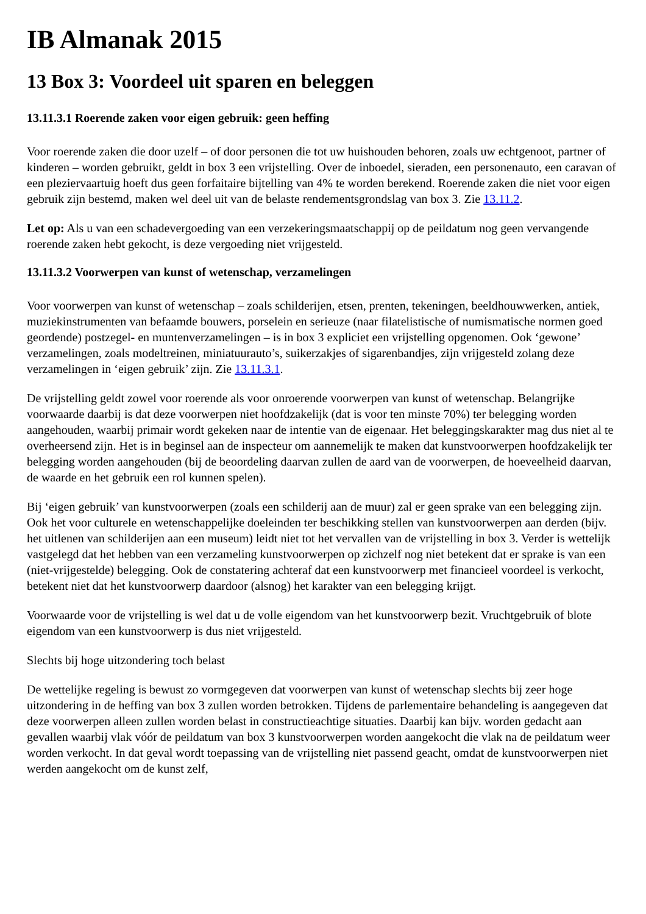IB Almanak 2015
13 Box 3: Voordeel uit sparen en beleggen
13.11.3.1 Roerende zaken voor eigen gebruik: geen heffing
Voor roerende zaken die door uzelf – of door personen die tot uw huishouden behoren, zoals uw echtgenoot, partner of kinderen – worden gebruikt, geldt in box 3 een vrijstelling. Over de inboedel, sieraden, een personenauto, een caravan of een pleziervaartuig hoeft dus geen forfaitaire bijtelling van 4% te worden berekend. Roerende zaken die niet voor eigen gebruik zijn bestemd, maken wel deel uit van de belaste rendementsgrondslag van box 3. Zie 13.11.2.
Let op: Als u van een schadevergoeding van een verzekeringsmaatschappij op de peildatum nog geen vervangende roerende zaken hebt gekocht, is deze vergoeding niet vrijgesteld.
13.11.3.2 Voorwerpen van kunst of wetenschap, verzamelingen
Voor voorwerpen van kunst of wetenschap – zoals schilderijen, etsen, prenten, tekeningen, beeldhouwwerken, antiek, muziekinstrumenten van befaamde bouwers, porselein en serieuze (naar filatelistische of numismatische normen goed geordende) postzegel- en muntenverzamelingen – is in box 3 expliciet een vrijstelling opgenomen. Ook ‘gewone’ verzamelingen, zoals modeltreinen, miniatuurauto’s, suikerzakjes of sigarenbandjes, zijn vrijgesteld zolang deze verzamelingen in ‘eigen gebruik’ zijn. Zie 13.11.3.1.
De vrijstelling geldt zowel voor roerende als voor onroerende voorwerpen van kunst of wetenschap. Belangrijke voorwaarde daarbij is dat deze voorwerpen niet hoofdzakelijk (dat is voor ten minste 70%) ter belegging worden aangehouden, waarbij primair wordt gekeken naar de intentie van de eigenaar. Het beleggingskarakter mag dus niet al te overheersend zijn. Het is in beginsel aan de inspecteur om aannemelijk te maken dat kunstvoorwerpen hoofdzakelijk ter belegging worden aangehouden (bij de beoordeling daarvan zullen de aard van de voorwerpen, de hoeveelheid daarvan, de waarde en het gebruik een rol kunnen spelen).
Bij ‘eigen gebruik’ van kunstvoorwerpen (zoals een schilderij aan de muur) zal er geen sprake van een belegging zijn. Ook het voor culturele en wetenschappelijke doeleinden ter beschikking stellen van kunstvoorwerpen aan derden (bijv. het uitlenen van schilderijen aan een museum) leidt niet tot het vervallen van de vrijstelling in box 3. Verder is wettelijk vastgelegd dat het hebben van een verzameling kunstvoorwerpen op zichzelf nog niet betekent dat er sprake is van een (niet-vrijgestelde) belegging. Ook de constatering achteraf dat een kunstvoorwerp met financieel voordeel is verkocht, betekent niet dat het kunstvoorwerp daardoor (alsnog) het karakter van een belegging krijgt.
Voorwaarde voor de vrijstelling is wel dat u de volle eigendom van het kunstvoorwerp bezit. Vruchtgebruik of blote eigendom van een kunstvoorwerp is dus niet vrijgesteld.
Slechts bij hoge uitzondering toch belast
De wettelijke regeling is bewust zo vormgegeven dat voorwerpen van kunst of wetenschap slechts bij zeer hoge uitzondering in de heffing van box 3 zullen worden betrokken. Tijdens de parlementaire behandeling is aangegeven dat deze voorwerpen alleen zullen worden belast in constructieachtige situaties. Daarbij kan bijv. worden gedacht aan gevallen waarbij vlak vóór de peildatum van box 3 kunstvoorwerpen worden aangekocht die vlak na de peildatum weer worden verkocht. In dat geval wordt toepassing van de vrijstelling niet passend geacht, omdat de kunstvoorwerpen niet werden aangekocht om de kunst zelf,